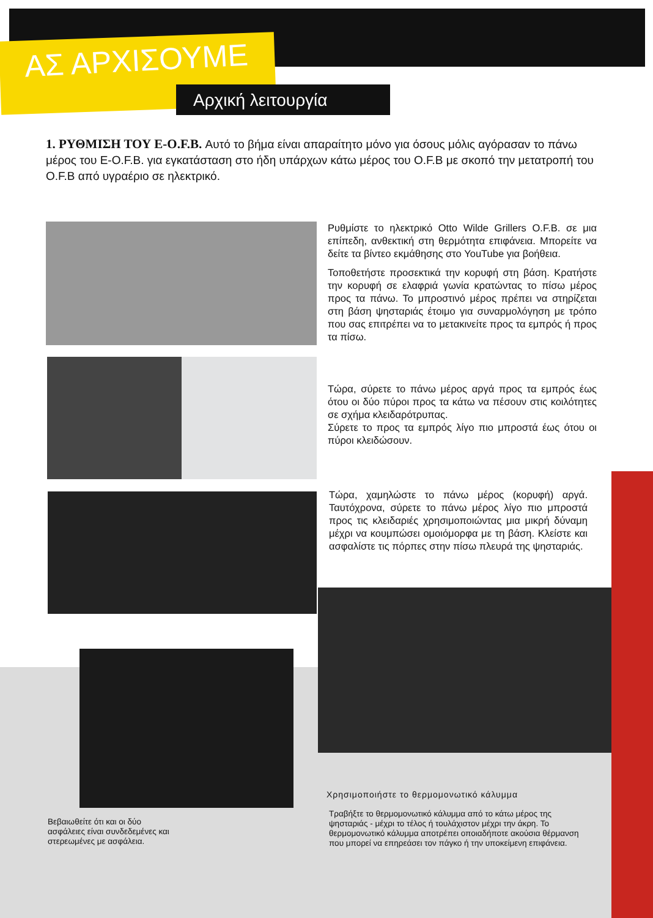ΑΣ ΑΡΧΙΣΟΥΜΕ
Αρχική λειτουργία
1. ΡΥΘΜΙΣΗ ΤΟΥ E-O.F.B. Αυτό το βήμα είναι απαραίτητο μόνο για όσους μόλις αγόρασαν το πάνω μέρος του E-O.F.B. για εγκατάσταση στο ήδη υπάρχων κάτω μέρος του O.F.B με σκοπό την μετατροπή του O.F.B από υγραέριο σε ηλεκτρικό.
Ρυθμίστε το ηλεκτρικό Otto Wilde Grillers O.F.B. σε μια επίπεδη, ανθεκτική στη θερμότητα επιφάνεια. Μπορείτε να δείτε τα βίντεο εκμάθησης στο YouTube για βοήθεια.
Τοποθετήστε προσεκτικά την κορυφή στη βάση. Κρατήστε την κορυφή σε ελαφριά γωνία κρατώντας το πίσω μέρος προς τα πάνω. Το μπροστινό μέρος πρέπει να στηρίζεται στη βάση ψησταριάς έτοιμο για συναρμολόγηση με τρόπο που σας επιτρέπει να το μετακινείτε προς τα εμπρός ή προς τα πίσω.
Τώρα, σύρετε το πάνω μέρος αργά προς τα εμπρός έως ότου οι δύο πύροι προς τα κάτω να πέσουν στις κοιλότητες σε σχήμα κλειδαρότρυπας.
Σύρετε το προς τα εμπρός λίγο πιο μπροστά έως ότου οι πύροι κλειδώσουν.
Τώρα, χαμηλώστε το πάνω μέρος (κορυφή) αργά. Ταυτόχρονα, σύρετε το πάνω μέρος λίγο πιο μπροστά προς τις κλειδαριές χρησιμοποιώντας μια μικρή δύναμη μέχρι να κουμπώσει ομοιόμορφα με τη βάση. Κλείστε και ασφαλίστε τις πόρπες στην πίσω πλευρά της ψησταριάς.
Χρησιμοποιήστε το θερμομονωτικό κάλυμμα
Τραβήξτε το θερμομονωτικό κάλυμμα από το κάτω μέρος της ψησταριάς - μέχρι το τέλος ή τουλάχιστον μέχρι την άκρη. Το θερμομονωτικό κάλυμμα αποτρέπει οποιαδήποτε ακούσια θέρμανση που μπορεί να επηρεάσει τον πάγκο ή την υποκείμενη επιφάνεια.
Βεβαιωθείτε ότι και οι δύο ασφάλειες είναι συνδεδεμένες και στερεωμένες με ασφάλεια.